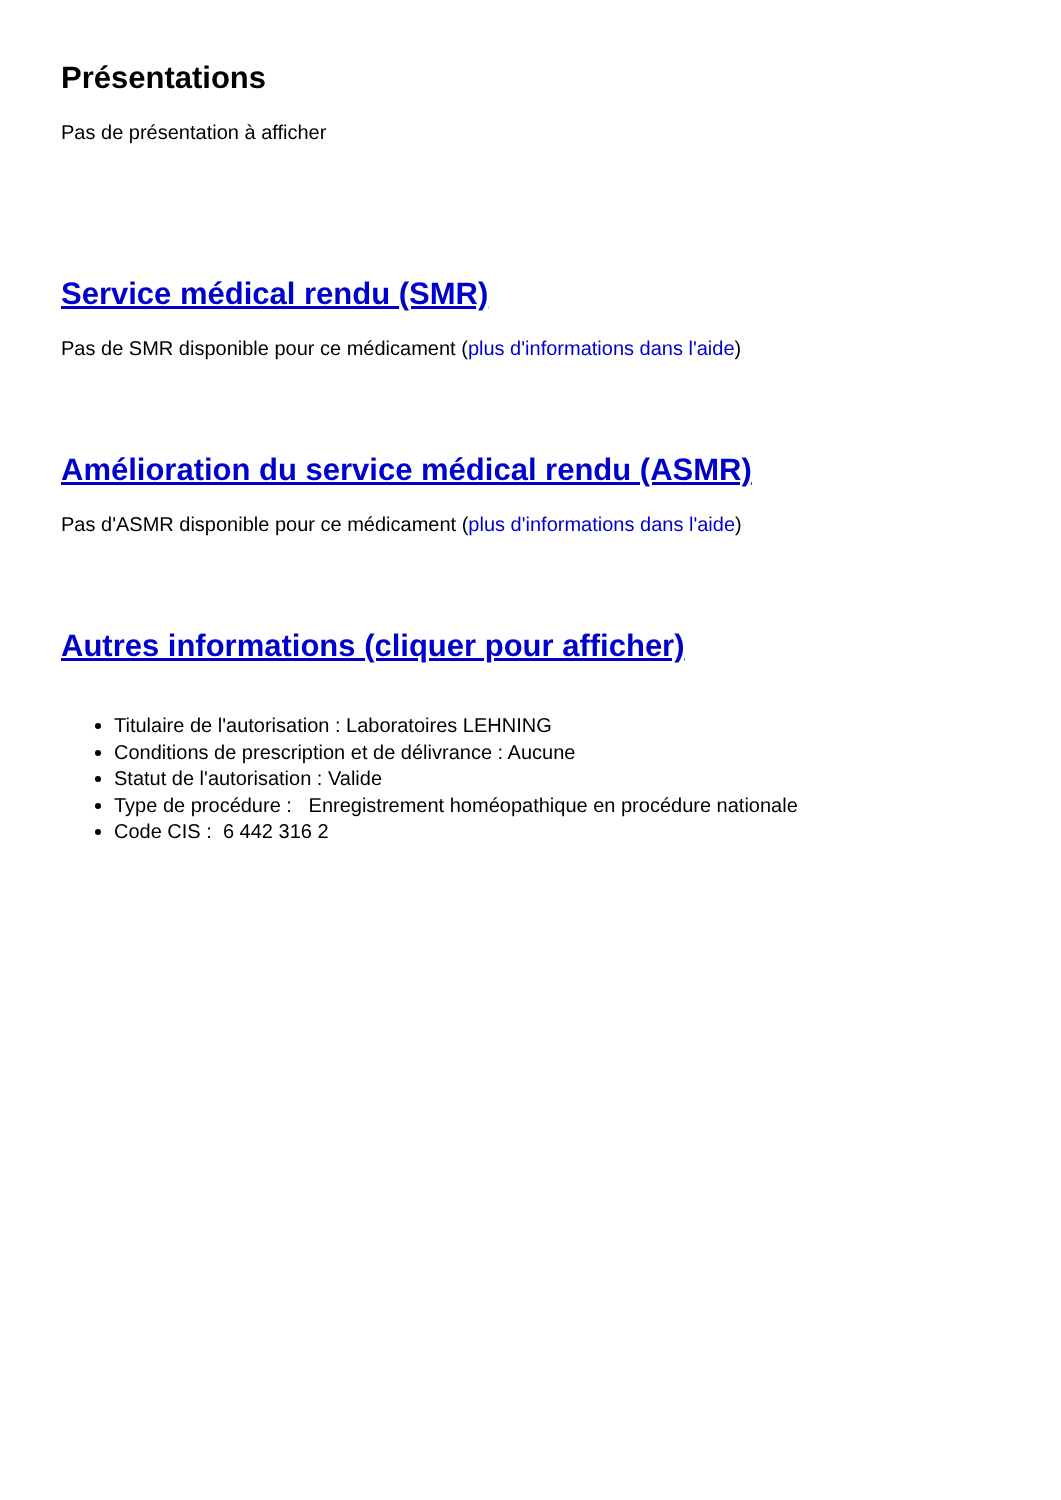Présentations
Pas de présentation à afficher
Service médical rendu (SMR)
Pas de SMR disponible pour ce médicament (plus d'informations dans l'aide)
Amélioration du service médical rendu (ASMR)
Pas d'ASMR disponible pour ce médicament (plus d'informations dans l'aide)
Autres informations (cliquer pour afficher)
Titulaire de l'autorisation : Laboratoires LEHNING
Conditions de prescription et de délivrance : Aucune
Statut de l'autorisation : Valide
Type de procédure : Enregistrement homéopathique en procédure nationale
Code CIS : 6 442 316 2